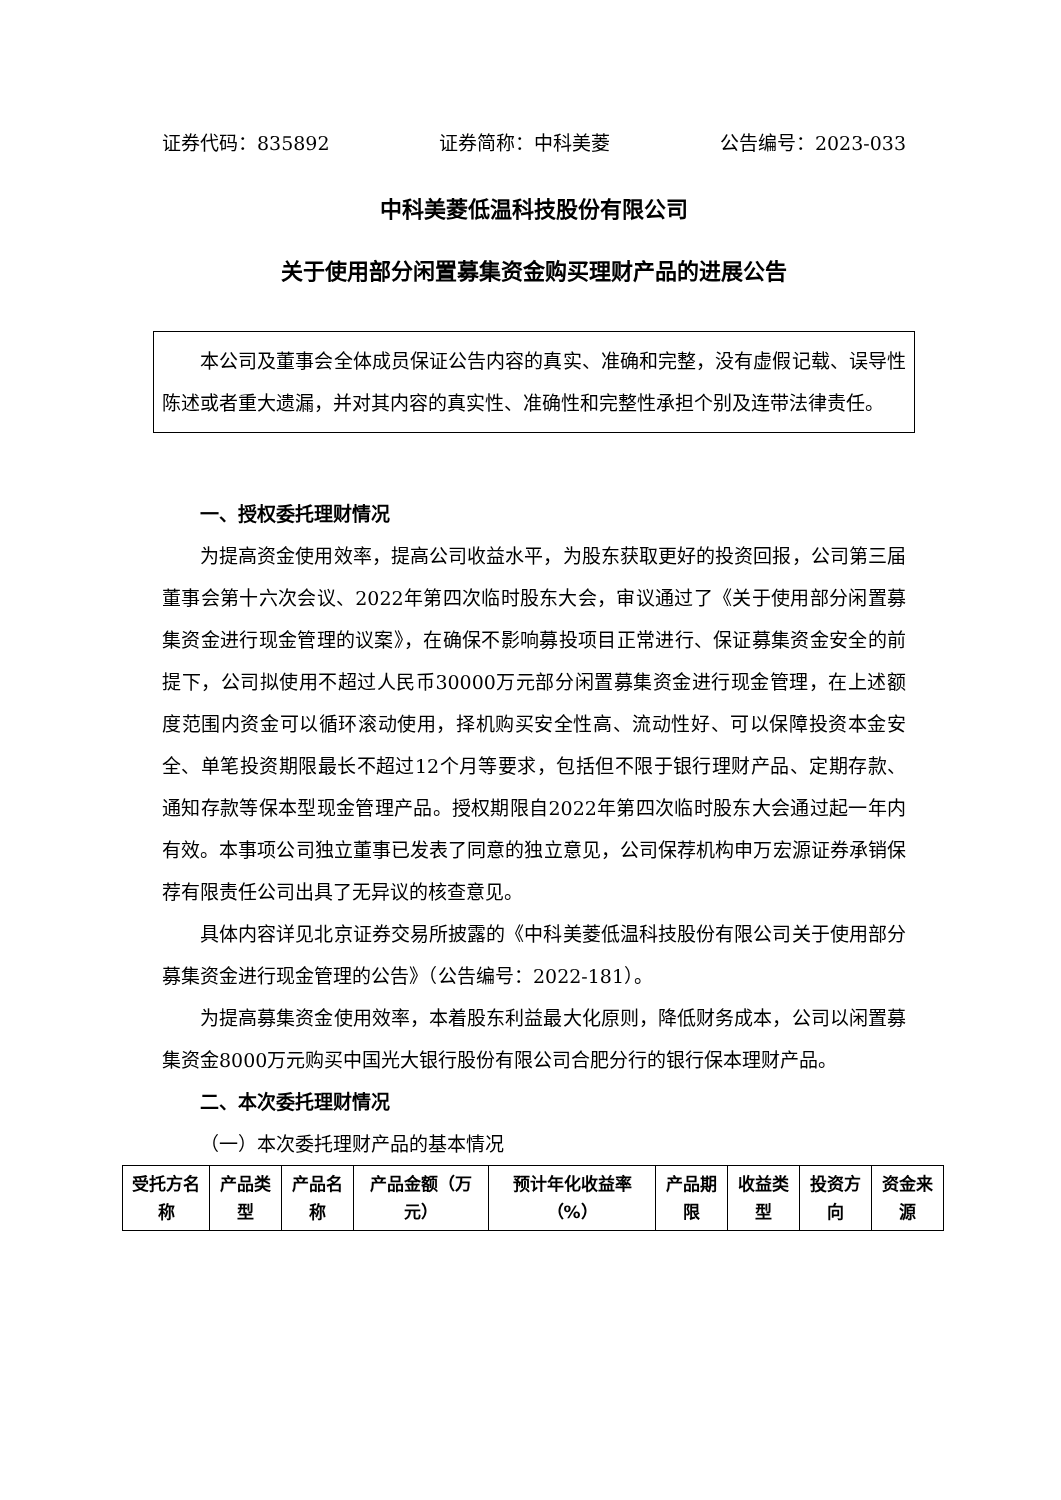证券代码：835892 证券简称：中科美菱 公告编号：2023-033
中科美菱低温科技股份有限公司
关于使用部分闲置募集资金购买理财产品的进展公告
本公司及董事会全体成员保证公告内容的真实、准确和完整，没有虚假记载、误导性陈述或者重大遗漏，并对其内容的真实性、准确性和完整性承担个别及连带法律责任。
一、授权委托理财情况
为提高资金使用效率，提高公司收益水平，为股东获取更好的投资回报，公司第三届董事会第十六次会议、2022年第四次临时股东大会，审议通过了《关于使用部分闲置募集资金进行现金管理的议案》，在确保不影响募投项目正常进行、保证募集资金安全的前提下，公司拟使用不超过人民币30000万元部分闲置募集资金进行现金管理，在上述额度范围内资金可以循环滚动使用，择机购买安全性高、流动性好、可以保障投资本金安全、单笔投资期限最长不超过12个月等要求，包括但不限于银行理财产品、定期存款、通知存款等保本型现金管理产品。授权期限自2022年第四次临时股东大会通过起一年内有效。本事项公司独立董事已发表了同意的独立意见，公司保荐机构申万宏源证券承销保荐有限责任公司出具了无异议的核查意见。
具体内容详见北京证券交易所披露的《中科美菱低温科技股份有限公司关于使用部分募集资金进行现金管理的公告》（公告编号：2022-181）。
为提高募集资金使用效率，本着股东利益最大化原则，降低财务成本，公司以闲置募集资金8000万元购买中国光大银行股份有限公司合肥分行的银行保本理财产品。
二、本次委托理财情况
（一）本次委托理财产品的基本情况
| 受托方名称 | 产品类型 | 产品名称 | 产品金额（万元） | 预计年化收益率（%） | 产品期限 | 收益类型 | 投资方向 | 资金来源 |